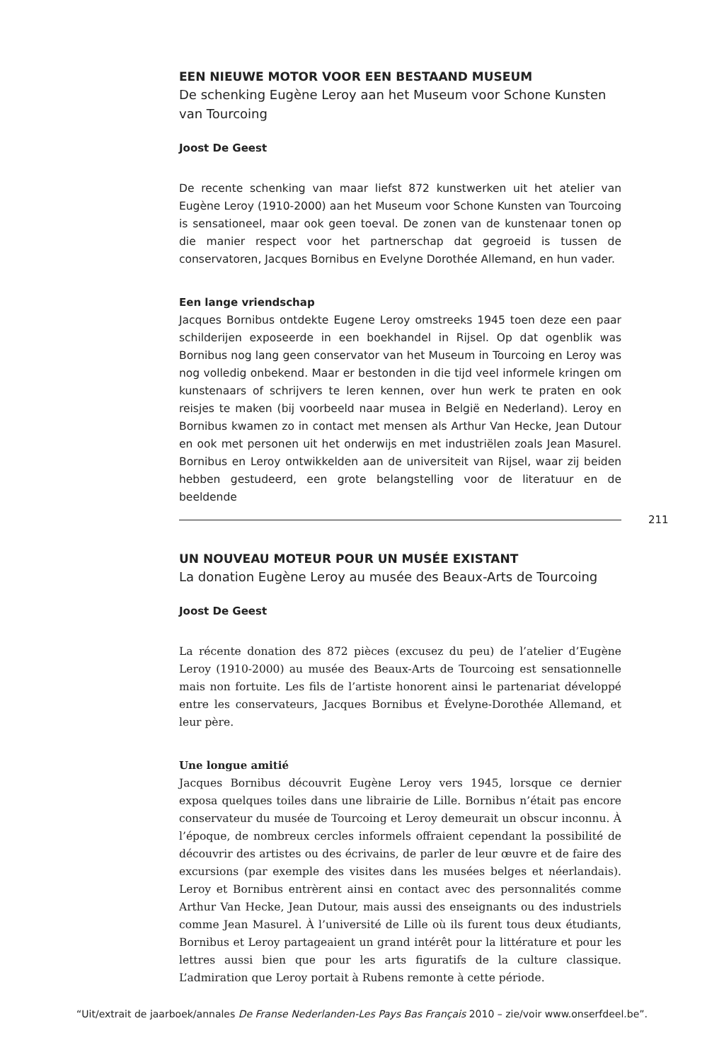EEN NIEUWE MOTOR VOOR EEN BESTAAND MUSEUM
De schenking Eugène Leroy aan het Museum voor Schone Kunsten
van Tourcoing
Joost De Geest
De recente schenking van maar liefst 872 kunstwerken uit het atelier van Eugène Leroy (1910-2000) aan het Museum voor Schone Kunsten van Tourcoing is sensationeel, maar ook geen toeval. De zonen van de kunstenaar tonen op die manier respect voor het partnerschap dat gegroeid is tussen de conservatoren, Jacques Bornibus en Evelyne Dorothée Allemand, en hun vader.
Een lange vriendschap
Jacques Bornibus ontdekte Eugene Leroy omstreeks 1945 toen deze een paar schilderijen exposeerde in een boekhandel in Rijsel. Op dat ogenblik was Bornibus nog lang geen conservator van het Museum in Tourcoing en Leroy was nog volledig onbekend. Maar er bestonden in die tijd veel informele kringen om kunstenaars of schrijvers te leren kennen, over hun werk te praten en ook reisjes te maken (bij voorbeeld naar musea in België en Nederland). Leroy en Bornibus kwamen zo in contact met mensen als Arthur Van Hecke, Jean Dutour en ook met personen uit het onderwijs en met industriëlen zoals Jean Masurel. Bornibus en Leroy ontwikkelden aan de universiteit van Rijsel, waar zij beiden hebben gestudeerd, een grote belangstelling voor de literatuur en de beeldende
211
UN NOUVEAU MOTEUR POUR UN MUSÉE EXISTANT
La donation Eugène Leroy au musée des Beaux-Arts de Tourcoing
Joost De Geest
La récente donation des 872 pièces (excusez du peu) de l’atelier d’Eugène Leroy (1910-2000) au musée des Beaux-Arts de Tourcoing est sensationnelle mais non fortuite. Les fils de l’artiste honorent ainsi le partenariat développé entre les conservateurs, Jacques Bornibus et Évelyne-Dorothée Allemand, et leur père.
Une longue amitié
Jacques Bornibus découvrit Eugène Leroy vers 1945, lorsque ce dernier exposa quelques toiles dans une librairie de Lille. Bornibus n’était pas encore conservateur du musée de Tourcoing et Leroy demeurait un obscur inconnu. À l’époque, de nombreux cercles informels offraient cependant la possibilité de découvrir des artistes ou des écrivains, de parler de leur œuvre et de faire des excursions (par exemple des visites dans les musées belges et néerlandais). Leroy et Bornibus entrèrent ainsi en contact avec des personnalités comme Arthur Van Hecke, Jean Dutour, mais aussi des enseignants ou des industriels comme Jean Masurel. À l’université de Lille où ils furent tous deux étudiants, Bornibus et Leroy partageaient un grand intérêt pour la littérature et pour les lettres aussi bien que pour les arts figuratifs de la culture classique. L’admiration que Leroy portait à Rubens remonte à cette période.
“Uit/extrait de jaarboek/annales De Franse Nederlanden-Les Pays Bas Français 2010 – zie/voir www.onserfdeel.be”.